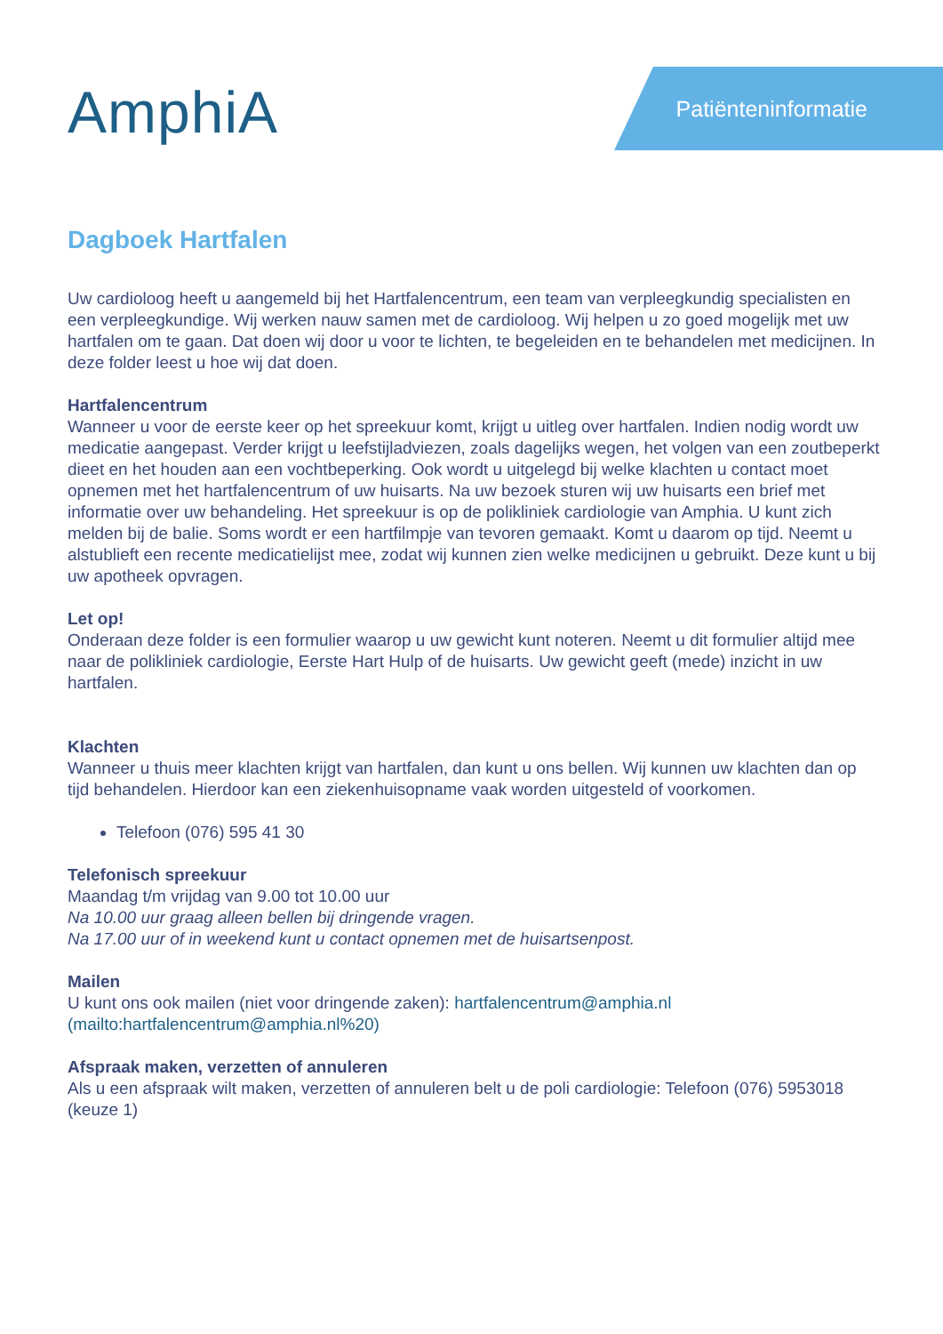AmphiA Patiënteninformatie
Dagboek Hartfalen
Uw cardioloog heeft u aangemeld bij het Hartfalencentrum, een team van verpleegkundig specialisten en een verpleegkundige. Wij werken nauw samen met de cardioloog. Wij helpen u zo goed mogelijk met uw hartfalen om te gaan. Dat doen wij door u voor te lichten, te begeleiden en te behandelen met medicijnen. In deze folder leest u hoe wij dat doen.
Hartfalencentrum
Wanneer u voor de eerste keer op het spreekuur komt, krijgt u uitleg over hartfalen. Indien nodig wordt uw medicatie aangepast. Verder krijgt u leefstijladviezen, zoals dagelijks wegen, het volgen van een zoutbeperkt dieet en het houden aan een vochtbeperking. Ook wordt u uitgelegd bij welke klachten u contact moet opnemen met het hartfalencentrum of uw huisarts. Na uw bezoek sturen wij uw huisarts een brief met informatie over uw behandeling. Het spreekuur is op de polikliniek cardiologie van Amphia. U kunt zich melden bij de balie. Soms wordt er een hartfilmpje van tevoren gemaakt. Komt u daarom op tijd. Neemt u alstublieft een recente medicatielijst mee, zodat wij kunnen zien welke medicijnen u gebruikt. Deze kunt u bij uw apotheek opvragen.
Let op!
Onderaan deze folder is een formulier waarop u uw gewicht kunt noteren. Neemt u dit formulier altijd mee naar de polikliniek cardiologie, Eerste Hart Hulp of de huisarts. Uw gewicht geeft (mede) inzicht in uw hartfalen.
Klachten
Wanneer u thuis meer klachten krijgt van hartfalen, dan kunt u ons bellen. Wij kunnen uw klachten dan op tijd behandelen. Hierdoor kan een ziekenhuisopname vaak worden uitgesteld of voorkomen.
Telefoon (076) 595 41 30
Telefonisch spreekuur
Maandag t/m vrijdag van 9.00 tot 10.00 uur
Na 10.00 uur graag alleen bellen bij dringende vragen.
Na 17.00 uur of in weekend kunt u contact opnemen met de huisartsenpost.
Mailen
U kunt ons ook mailen (niet voor dringende zaken): hartfalencentrum@amphia.nl (mailto:hartfalencentrum@amphia.nl%20)
Afspraak maken, verzetten of annuleren
Als u een afspraak wilt maken, verzetten of annuleren belt u de poli cardiologie: Telefoon (076) 5953018 (keuze 1)